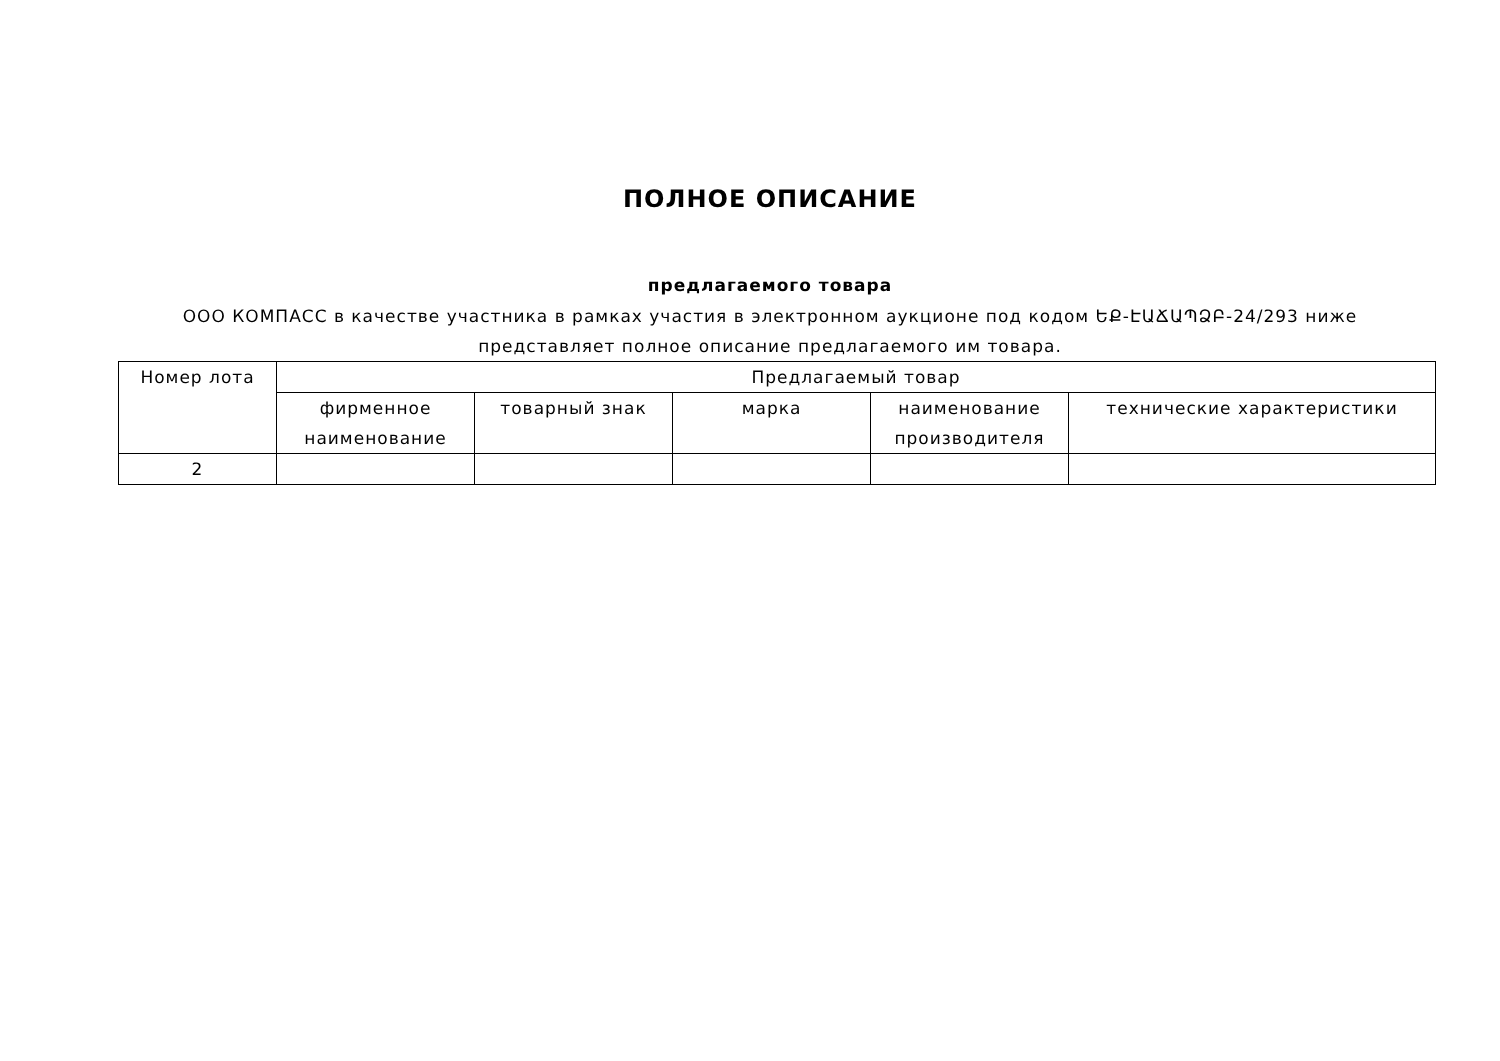ПОЛНОЕ ОПИСАНИЕ
предлагаемого товара
ООО КОМПАСС в качестве участника в рамках участия в электронном аукционе под кодом ԵՔ-ԷԱՃԱՊՁԲ-24/293 ниже представляет полное описание предлагаемого им товара.
| Номер лота | Предлагаемый товар | | | | |
| --- | --- | --- | --- | --- | --- |
| | фирменное наименование | товарный знак | марка | наименование производителя | технические характеристики |
| 2 | | | | | |